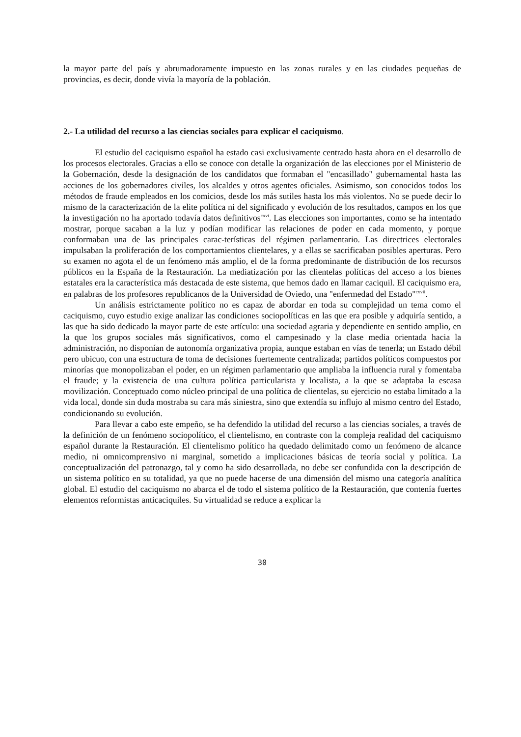la mayor parte del país y abrumadoramente impuesto en las zonas rurales y en las ciudades pequeñas de provincias, es decir, donde vivía la mayoría de la población.
2.- La utilidad del recurso a las ciencias sociales para explicar el caciquismo.
El estudio del caciquismo español ha estado casi exclusivamente centrado hasta ahora en el desarrollo de los procesos electorales. Gracias a ello se conoce con detalle la organización de las elecciones por el Ministerio de la Gobernación, desde la designación de los candidatos que formaban el "encasillado" gubernamental hasta las acciones de los gobernadores civiles, los alcaldes y otros agentes oficiales. Asimismo, son conocidos todos los métodos de fraude empleados en los comicios, desde los más sutiles hasta los más violentos. No se puede decir lo mismo de la caracterización de la elite política ni del significado y evolución de los resultados, campos en los que la investigación no ha aportado todavía datos definitivos<sup>cxvi</sup>. Las elecciones son importantes, como se ha intentado mostrar, porque sacaban a la luz y podían modificar las relaciones de poder en cada momento, y porque conformaban una de las principales carac-terísticas del régimen parlamentario. Las directrices electorales impulsaban la proliferación de los comportamientos clientelares, y a ellas se sacrificaban posibles aperturas. Pero su examen no agota el de un fenómeno más amplio, el de la forma predominante de distribución de los recursos públicos en la España de la Restauración. La mediatización por las clientelas políticas del acceso a los bienes estatales era la característica más destacada de este sistema, que hemos dado en llamar caciquil. El caciquismo era, en palabras de los profesores republicanos de la Universidad de Oviedo, una "enfermedad del Estado"<sup>cxvii</sup>.
Un análisis estrictamente político no es capaz de abordar en toda su complejidad un tema como el caciquismo, cuyo estudio exige analizar las condiciones sociopolíticas en las que era posible y adquiría sentido, a las que ha sido dedicado la mayor parte de este artículo: una sociedad agraria y dependiente en sentido amplio, en la que los grupos sociales más significativos, como el campesinado y la clase media orientada hacia la administración, no disponían de autonomía organizativa propia, aunque estaban en vías de tenerla; un Estado débil pero ubicuo, con una estructura de toma de decisiones fuertemente centralizada; partidos políticos compuestos por minorías que monopolizaban el poder, en un régimen parlamentario que ampliaba la influencia rural y fomentaba el fraude; y la existencia de una cultura política particularista y localista, a la que se adaptaba la escasa movilización. Conceptuado como núcleo principal de una política de clientelas, su ejercicio no estaba limitado a la vida local, donde sin duda mostraba su cara más siniestra, sino que extendía su influjo al mismo centro del Estado, condicionando su evolución.
Para llevar a cabo este empeño, se ha defendido la utilidad del recurso a las ciencias sociales, a través de la definición de un fenómeno sociopolítico, el clientelismo, en contraste con la compleja realidad del caciquismo español durante la Restauración. El clientelismo político ha quedado delimitado como un fenómeno de alcance medio, ni omnicomprensivo ni marginal, sometido a implicaciones básicas de teoría social y política. La conceptualización del patronazgo, tal y como ha sido desarrollada, no debe ser confundida con la descripción de un sistema político en su totalidad, ya que no puede hacerse de una dimensión del mismo una categoría analítica global. El estudio del caciquismo no abarca el de todo el sistema político de la Restauración, que contenía fuertes elementos reformistas anticaciquiles. Su virtualidad se reduce a explicar la
30